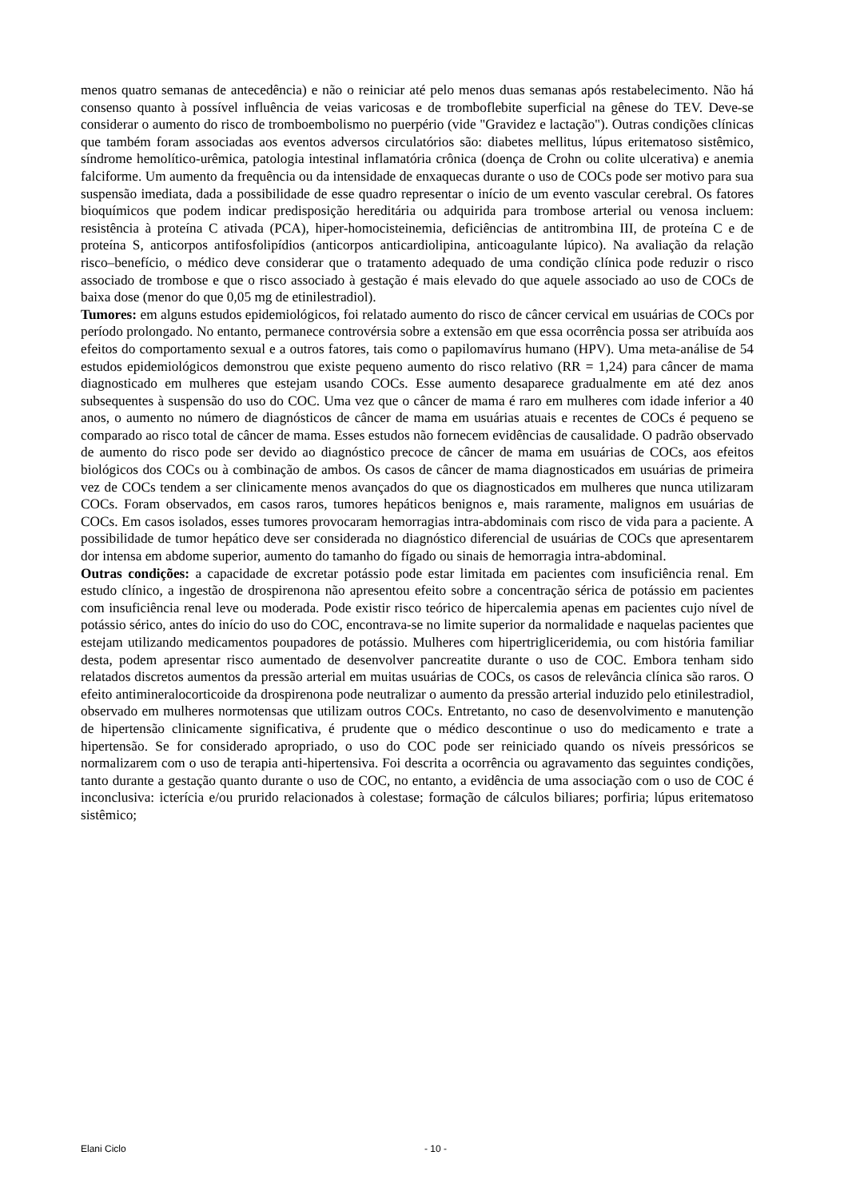menos quatro semanas de antecedência) e não o reiniciar até pelo menos duas semanas após restabelecimento. Não há consenso quanto à possível influência de veias varicosas e de tromboflebite superficial na gênese do TEV. Deve-se considerar o aumento do risco de tromboembolismo no puerpério (vide "Gravidez e lactação"). Outras condições clínicas que também foram associadas aos eventos adversos circulatórios são: diabetes mellitus, lúpus eritematoso sistêmico, síndrome hemolítico-urêmica, patologia intestinal inflamatória crônica (doença de Crohn ou colite ulcerativa) e anemia falciforme. Um aumento da frequência ou da intensidade de enxaquecas durante o uso de COCs pode ser motivo para sua suspensão imediata, dada a possibilidade de esse quadro representar o início de um evento vascular cerebral. Os fatores bioquímicos que podem indicar predisposição hereditária ou adquirida para trombose arterial ou venosa incluem: resistência à proteína C ativada (PCA), hiper-homocisteinemia, deficiências de antitrombina III, de proteína C e de proteína S, anticorpos antifosfolipídios (anticorpos anticardiolipina, anticoagulante lúpico). Na avaliação da relação risco–benefício, o médico deve considerar que o tratamento adequado de uma condição clínica pode reduzir o risco associado de trombose e que o risco associado à gestação é mais elevado do que aquele associado ao uso de COCs de baixa dose (menor do que 0,05 mg de etinilestradiol).
Tumores: em alguns estudos epidemiológicos, foi relatado aumento do risco de câncer cervical em usuárias de COCs por período prolongado. No entanto, permanece controvérsia sobre a extensão em que essa ocorrência possa ser atribuída aos efeitos do comportamento sexual e a outros fatores, tais como o papilomavírus humano (HPV). Uma meta-análise de 54 estudos epidemiológicos demonstrou que existe pequeno aumento do risco relativo (RR = 1,24) para câncer de mama diagnosticado em mulheres que estejam usando COCs. Esse aumento desaparece gradualmente em até dez anos subsequentes à suspensão do uso do COC. Uma vez que o câncer de mama é raro em mulheres com idade inferior a 40 anos, o aumento no número de diagnósticos de câncer de mama em usuárias atuais e recentes de COCs é pequeno se comparado ao risco total de câncer de mama. Esses estudos não fornecem evidências de causalidade. O padrão observado de aumento do risco pode ser devido ao diagnóstico precoce de câncer de mama em usuárias de COCs, aos efeitos biológicos dos COCs ou à combinação de ambos. Os casos de câncer de mama diagnosticados em usuárias de primeira vez de COCs tendem a ser clinicamente menos avançados do que os diagnosticados em mulheres que nunca utilizaram COCs. Foram observados, em casos raros, tumores hepáticos benignos e, mais raramente, malignos em usuárias de COCs. Em casos isolados, esses tumores provocaram hemorragias intra-abdominais com risco de vida para a paciente. A possibilidade de tumor hepático deve ser considerada no diagnóstico diferencial de usuárias de COCs que apresentarem dor intensa em abdome superior, aumento do tamanho do fígado ou sinais de hemorragia intra-abdominal.
Outras condições: a capacidade de excretar potássio pode estar limitada em pacientes com insuficiência renal. Em estudo clínico, a ingestão de drospirenona não apresentou efeito sobre a concentração sérica de potássio em pacientes com insuficiência renal leve ou moderada. Pode existir risco teórico de hipercalemia apenas em pacientes cujo nível de potássio sérico, antes do início do uso do COC, encontrava-se no limite superior da normalidade e naquelas pacientes que estejam utilizando medicamentos poupadores de potássio. Mulheres com hipertrigliceridemia, ou com história familiar desta, podem apresentar risco aumentado de desenvolver pancreatite durante o uso de COC. Embora tenham sido relatados discretos aumentos da pressão arterial em muitas usuárias de COCs, os casos de relevância clínica são raros. O efeito antimineralocorticoide da drospirenona pode neutralizar o aumento da pressão arterial induzido pelo etinilestradiol, observado em mulheres normotensas que utilizam outros COCs. Entretanto, no caso de desenvolvimento e manutenção de hipertensão clinicamente significativa, é prudente que o médico descontinue o uso do medicamento e trate a hipertensão. Se for considerado apropriado, o uso do COC pode ser reiniciado quando os níveis pressóricos se normalizarem com o uso de terapia anti-hipertensiva. Foi descrita a ocorrência ou agravamento das seguintes condições, tanto durante a gestação quanto durante o uso de COC, no entanto, a evidência de uma associação com o uso de COC é inconclusiva: icterícia e/ou prurido relacionados à colestase; formação de cálculos biliares; porfiria; lúpus eritematoso sistêmico;
Elani Ciclo - 10 -